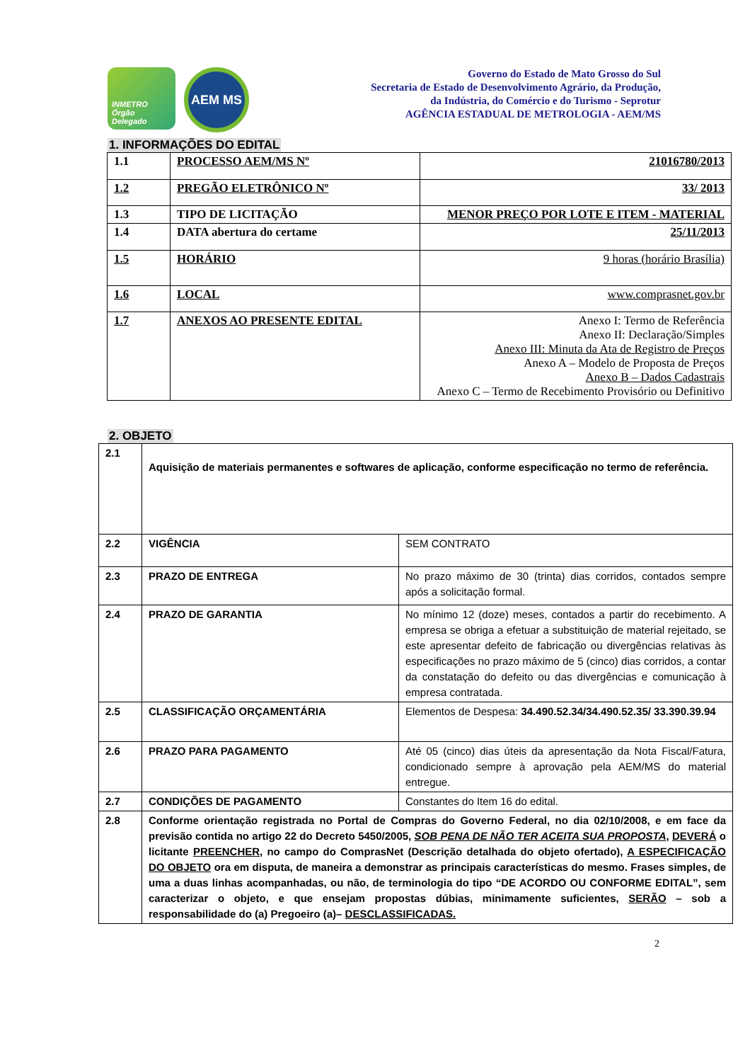INMETRO Órgão Delegado
AEM MS
Governo do Estado de Mato Grosso do Sul
Secretaria de Estado de Desenvolvimento Agrário, da Produção,
da Indústria, do Comércio e do Turismo - Seprotur
AGÊNCIA ESTADUAL DE METROLOGIA - AEM/MS
1. INFORMAÇÕES DO EDITAL
| 1.1 | PROCESSO AEM/MS Nº | 21016780/2013 |
| 1.2 | PREGÃO ELETRÔNICO Nº | 33/ 2013 |
| 1.3 | TIPO DE LICITAÇÃO | MENOR PREÇO POR LOTE E ITEM - MATERIAL |
| 1.4 | DATA abertura do certame | 25/11/2013 |
| 1.5 | HORÁRIO | 9 horas (horário Brasília) |
| 1.6 | LOCAL | www.comprasnet.gov.br |
| 1.7 | ANEXOS AO PRESENTE EDITAL | Anexo I: Termo de Referência Anexo II: Declaração/Simples Anexo III: Minuta da Ata de Registro de Preços Anexo A – Modelo de Proposta de Preços Anexo B – Dados Cadastrais Anexo C – Termo de Recebimento Provisório ou Definitivo |
2. OBJETO
| 2.1 | Aquisição de materiais permanentes e softwares de aplicação, conforme especificação no termo de referência. | |
| 2.2 | VIGÊNCIA | SEM CONTRATO |
| 2.3 | PRAZO DE ENTREGA | No prazo máximo de 30 (trinta) dias corridos, contados sempre após a solicitação formal. |
| 2.4 | PRAZO DE GARANTIA | No mínimo 12 (doze) meses, contados a partir do recebimento. A empresa se obriga a efetuar a substituição de material rejeitado, se este apresentar defeito de fabricação ou divergências relativas às especificações no prazo máximo de 5 (cinco) dias corridos, a contar da constatação do defeito ou das divergências e comunicação à empresa contratada. |
| 2.5 | CLASSIFICAÇÃO ORÇAMENTÁRIA | Elementos de Despesa: 34.490.52.34/34.490.52.35/ 33.390.39.94 |
| 2.6 | PRAZO PARA PAGAMENTO | Até 05 (cinco) dias úteis da apresentação da Nota Fiscal/Fatura, condicionado sempre à aprovação pela AEM/MS do material entregue. |
| 2.7 | CONDIÇÕES DE PAGAMENTO | Constantes do Item 16 do edital. |
| 2.8 | Conforme orientação registrada no Portal de Compras do Governo Federal, no dia 02/10/2008, e em face da previsão contida no artigo 22 do Decreto 5450/2005, SOB PENA DE NÃO TER ACEITA SUA PROPOSTA , DEVERÁ o licitante PREENCHER , no campo do ComprasNet (Descrição detalhada do objeto ofertado), A ESPECIFICAÇÃO DO OBJETO ora em disputa, de maneira a demonstrar as principais características do mesmo. Frases simples, de uma a duas linhas acompanhadas, ou não, de terminologia do tipo “DE ACORDO OU CONFORME EDITAL”, sem caracterizar o objeto, e que ensejam propostas dúbias, minimamente suficientes, SERÃO – sob a responsabilidade do (a) Pregoeiro (a)– DESCLASSIFICADAS. | |
2